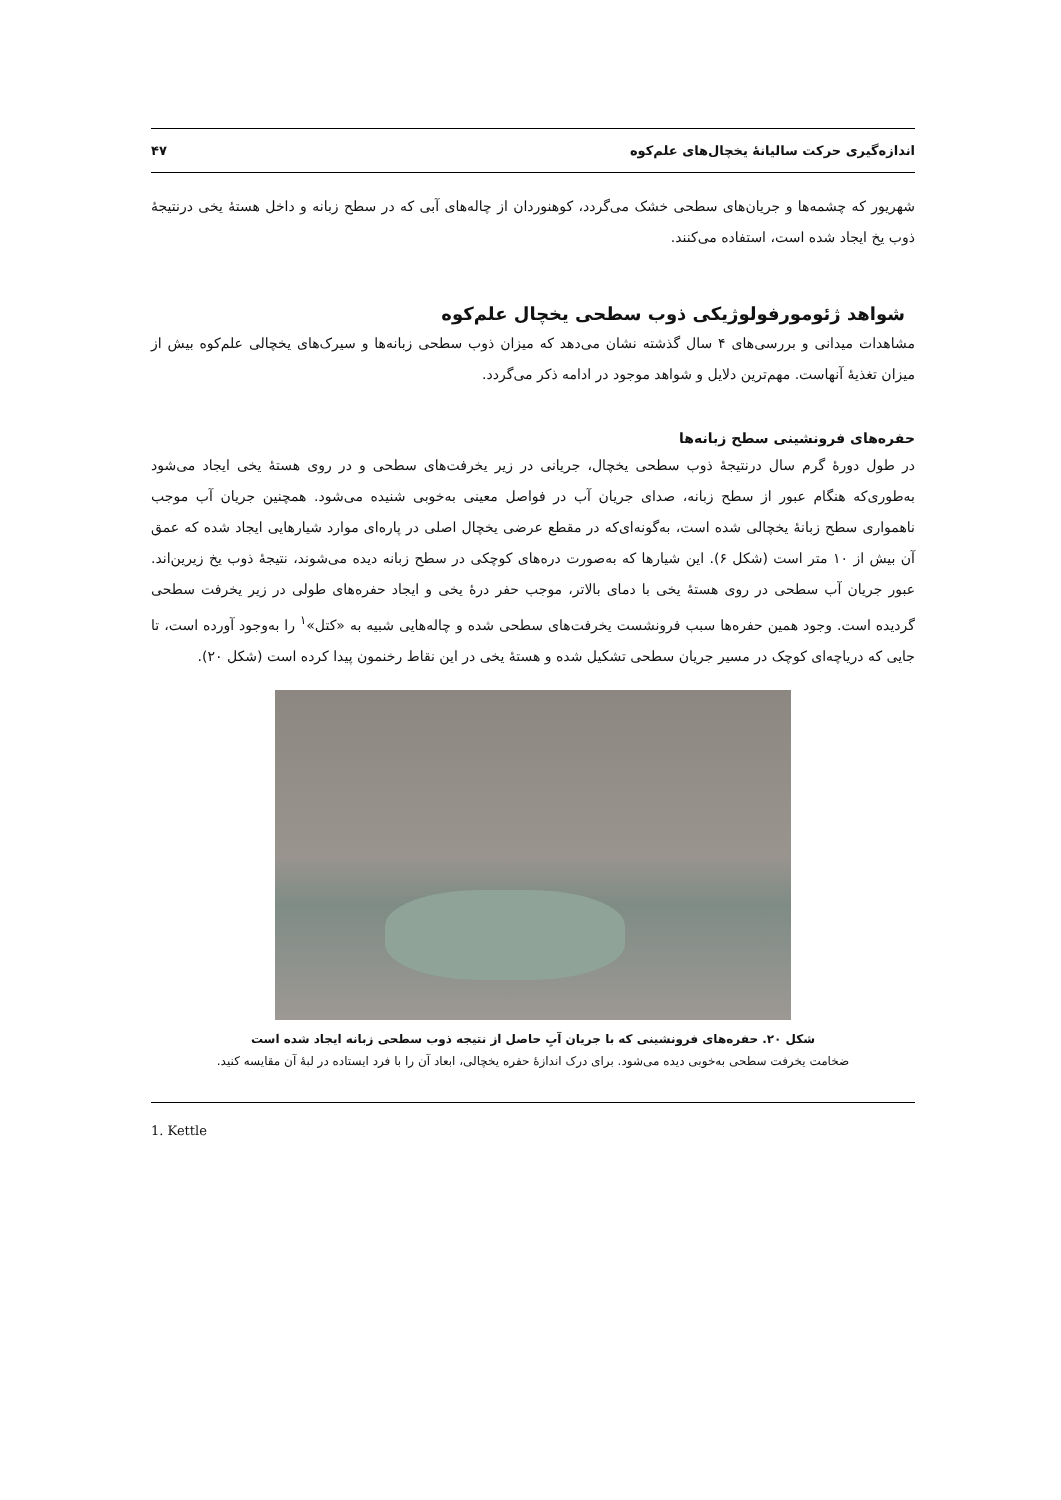اندازه‌گیری حرکت سالیانهٔ یخچال‌های علم‌کوه ۴۷
شهریور که چشمه‌ها و جریان‌های سطحی خشک می‌گردد، کوهنوردان از چاله‌های آبی که در سطح زبانه و داخل هستهٔ یخی درنتیجهٔ ذوب یخ ایجاد شده است، استفاده می‌کنند.
شواهد ژئومورفولوژیکی ذوب سطحی یخچال علم‌کوه
مشاهدات میدانی و بررسی‌های ۴ سال گذشته نشان می‌دهد که میزان ذوب سطحی زبانه‌ها و سیرک‌های یخچالی علم‌کوه بیش از میزان تغذیهٔ آنهاست. مهم‌ترین دلایل و شواهد موجود در ادامه ذکر می‌گردد.
حفره‌های فرونشینی سطح زبانه‌ها
در طول دورهٔ گرم سال درنتیجهٔ ذوب سطحی یخچال، جریانی در زیر یخرفت‌های سطحی و در روی هستهٔ یخی ایجاد می‌شود به‌طوری‌که هنگام عبور از سطح زبانه، صدای جریان آب در فواصل معینی به‌خوبی شنیده می‌شود. همچنین جریان آب موجب ناهمواری سطح زبانهٔ یخچالی شده است، به‌گونه‌ای‌که در مقطع عرضی یخچال اصلی در پاره‌ای موارد شیارهایی ایجاد شده که عمق آن بیش از ۱۰ متر است (شکل ۶). این شیارها که به‌صورت دره‌های کوچکی در سطح زبانه دیده می‌شوند، نتیجهٔ ذوب یخ زیرین‌اند. عبور جریان آب سطحی در روی هستهٔ یخی با دمای بالاتر، موجب حفر درهٔ یخی و ایجاد حفره‌های طولی در زیر یخرفت سطحی گردیده است. وجود همین حفره‌ها سبب فرونشست یخرفت‌های سطحی شده و چاله‌هایی شبیه به «کتل»<sup>۱</sup> را به‌وجود آورده است، تا جایی که دریاچه‌ای کوچک در مسیر جریان سطحی تشکیل شده و هستهٔ یخی در این نقاط رخنمون پیدا کرده است (شکل ۲۰).
شکل ۲۰. حفره‌های فرونشینی که با جریان آبِ حاصل از نتیجه ذوب سطحی زبانه ایجاد شده است
ضخامت یخرفت سطحی به‌خوبی دیده می‌شود. برای درک اندازهٔ حفره یخچالی، ابعاد آن را با فرد ایستاده در لبهٔ آن مقایسه کنید.
1. Kettle